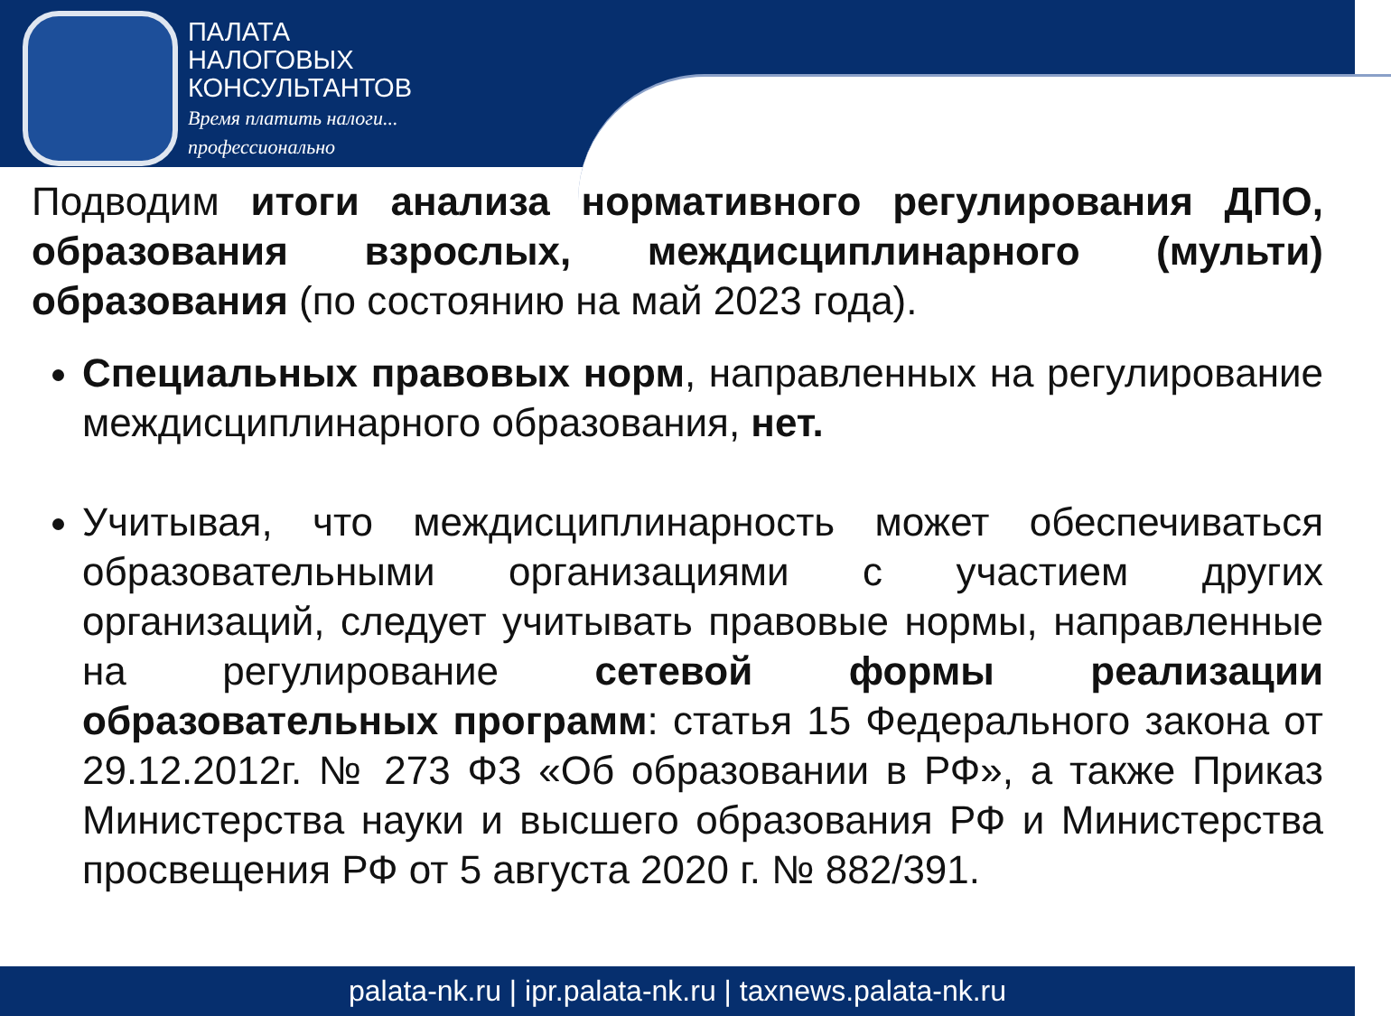ПАЛАТА
НАЛОГОВЫХ
КОНСУЛЬТАНТОВ
Время платить налоги...
профессионально
Подводим итоги анализа нормативного регулирования ДПО, образования взрослых, междисциплинарного (мульти) образования (по состоянию на май 2023 года).
Специальных правовых норм, направленных на регулирование междисциплинарного образования, нет.
Учитывая, что междисциплинарность может обеспечиваться образовательными организациями с участием других организаций, следует учитывать правовые нормы, направленные на регулирование сетевой формы реализации образовательных программ: статья 15 Федерального закона от 29.12.2012г. № 273 ФЗ «Об образовании в РФ», а также Приказ Министерства науки и высшего образования РФ и Министерства просвещения РФ от 5 августа 2020 г. № 882/391.
palata-nk.ru | ipr.palata-nk.ru | taxnews.palata-nk.ru